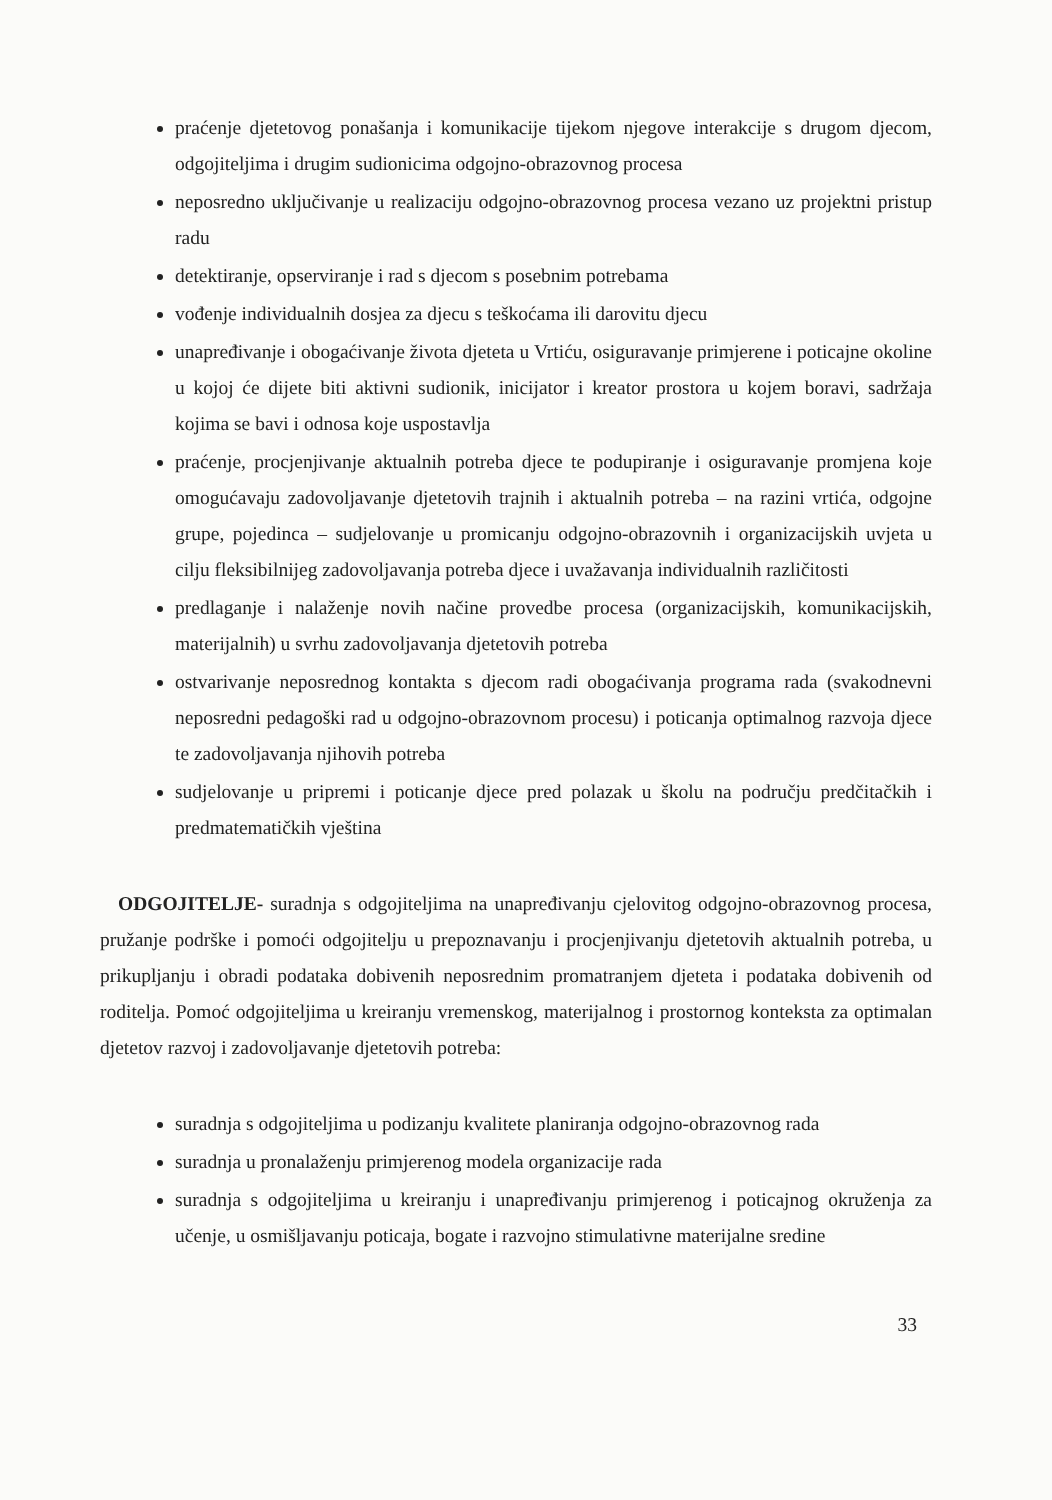praćenje djetetovog ponašanja i komunikacije tijekom njegove interakcije s drugom djecom, odgojiteljima i drugim sudionicima odgojno-obrazovnog procesa
neposredno uključivanje u realizaciju odgojno-obrazovnog procesa vezano uz projektni pristup radu
detektiranje, opserviranje i rad s djecom s posebnim potrebama
vođenje individualnih dosjea za djecu s teškoćama ili darovitu djecu
unapređivanje i obogaćivanje života djeteta u Vrtiću, osiguravanje primjerene i poticajne okoline u kojoj će dijete biti aktivni sudionik, inicijator i kreator prostora u kojem boravi, sadržaja kojima se bavi i odnosa koje uspostavlja
praćenje, procjenjivanje aktualnih potreba djece te podupiranje i osiguravanje promjena koje omogućavaju zadovoljavanje djetetovih trajnih i aktualnih potreba – na razini vrtića, odgojne grupe, pojedinca – sudjelovanje u promicanju odgojno-obrazovnih i organizacijskih uvjeta u cilju fleksibilnijeg zadovoljavanja potreba djece i uvažavanja individualnih različitosti
predlaganje i nalaženje novih načine provedbe procesa (organizacijskih, komunikacijskih, materijalnih) u svrhu zadovoljavanja djetetovih potreba
ostvarivanje neposrednog kontakta s djecom radi obogaćivanja programa rada (svakodnevni neposredni pedagoški rad u odgojno-obrazovnom procesu) i poticanja optimalnog razvoja djece te zadovoljavanja njihovih potreba
sudjelovanje u pripremi i poticanje djece pred polazak u školu na području predčitačkih i predmatematičkih vještina
ODGOJITELJE- suradnja s odgojiteljima na unapređivanju cjelovitog odgojno-obrazovnog procesa, pružanje podrške i pomoći odgojitelju u prepoznavanju i procjenjivanju djetetovih aktualnih potreba, u prikupljanju i obradi podataka dobivenih neposrednim promatranjem djeteta i podataka dobivenih od roditelja. Pomoć odgojiteljima u kreiranju vremenskog, materijalnog i prostornog konteksta za optimalan djetetov razvoj i zadovoljavanje djetetovih potreba:
suradnja s odgojiteljima u podizanju kvalitete planiranja odgojno-obrazovnog rada
suradnja u pronalaženju primjerenog modela organizacije rada
suradnja s odgojiteljima u kreiranju i unapređivanju primjerenog i poticajnog okruženja za učenje, u osmišljavanju poticaja, bogate i razvojno stimulativne materijalne sredine
33